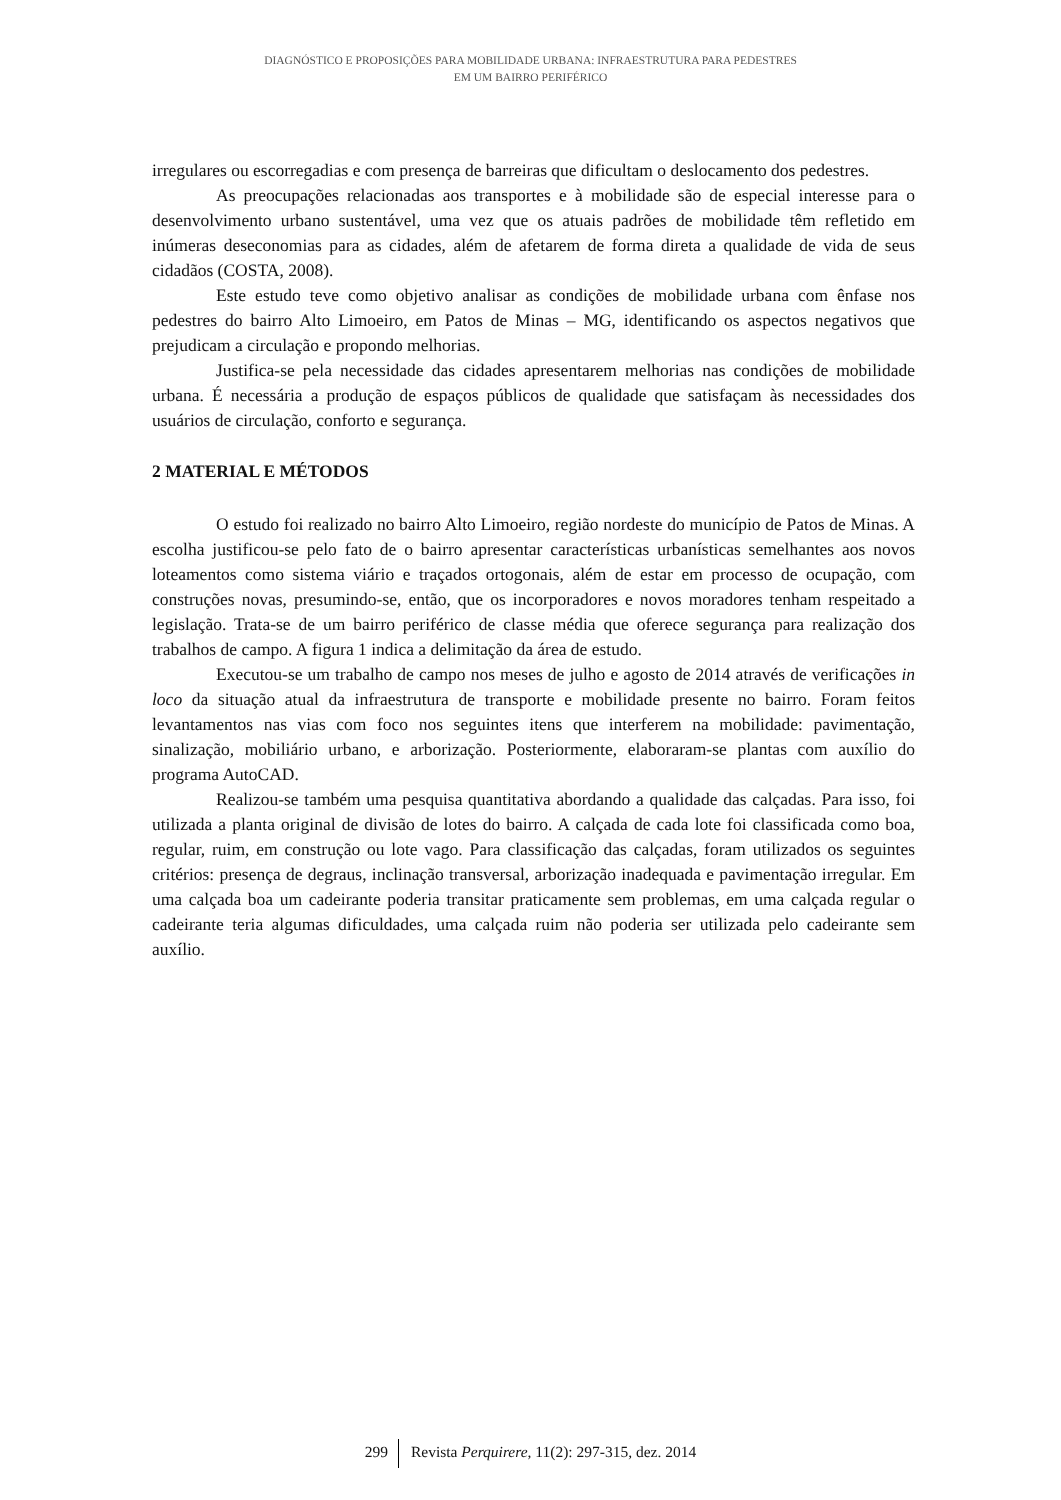DIAGNÓSTICO E PROPOSIÇÕES PARA MOBILIDADE URBANA: INFRAESTRUTURA PARA PEDESTRES
EM UM BAIRRO PERIFÉRICO
irregulares ou escorregadias e com presença de barreiras que dificultam o deslocamento dos pedestres.
As preocupações relacionadas aos transportes e à mobilidade são de especial interesse para o desenvolvimento urbano sustentável, uma vez que os atuais padrões de mobilidade têm refletido em inúmeras deseconomias para as cidades, além de afetarem de forma direta a qualidade de vida de seus cidadãos (COSTA, 2008).
Este estudo teve como objetivo analisar as condições de mobilidade urbana com ênfase nos pedestres do bairro Alto Limoeiro, em Patos de Minas – MG, identificando os aspectos negativos que prejudicam a circulação e propondo melhorias.
Justifica-se pela necessidade das cidades apresentarem melhorias nas condições de mobilidade urbana. É necessária a produção de espaços públicos de qualidade que satisfaçam às necessidades dos usuários de circulação, conforto e segurança.
2 MATERIAL E MÉTODOS
O estudo foi realizado no bairro Alto Limoeiro, região nordeste do município de Patos de Minas. A escolha justificou-se pelo fato de o bairro apresentar características urbanísticas semelhantes aos novos loteamentos como sistema viário e traçados ortogonais, além de estar em processo de ocupação, com construções novas, presumindo-se, então, que os incorporadores e novos moradores tenham respeitado a legislação. Trata-se de um bairro periférico de classe média que oferece segurança para realização dos trabalhos de campo. A figura 1 indica a delimitação da área de estudo.
Executou-se um trabalho de campo nos meses de julho e agosto de 2014 através de verificações in loco da situação atual da infraestrutura de transporte e mobilidade presente no bairro. Foram feitos levantamentos nas vias com foco nos seguintes itens que interferem na mobilidade: pavimentação, sinalização, mobiliário urbano, e arborização. Posteriormente, elaboraram-se plantas com auxílio do programa AutoCAD.
Realizou-se também uma pesquisa quantitativa abordando a qualidade das calçadas. Para isso, foi utilizada a planta original de divisão de lotes do bairro. A calçada de cada lote foi classificada como boa, regular, ruim, em construção ou lote vago. Para classificação das calçadas, foram utilizados os seguintes critérios: presença de degraus, inclinação transversal, arborização inadequada e pavimentação irregular. Em uma calçada boa um cadeirante poderia transitar praticamente sem problemas, em uma calçada regular o cadeirante teria algumas dificuldades, uma calçada ruim não poderia ser utilizada pelo cadeirante sem auxílio.
299 Revista Perquirere, 11(2): 297-315, dez. 2014